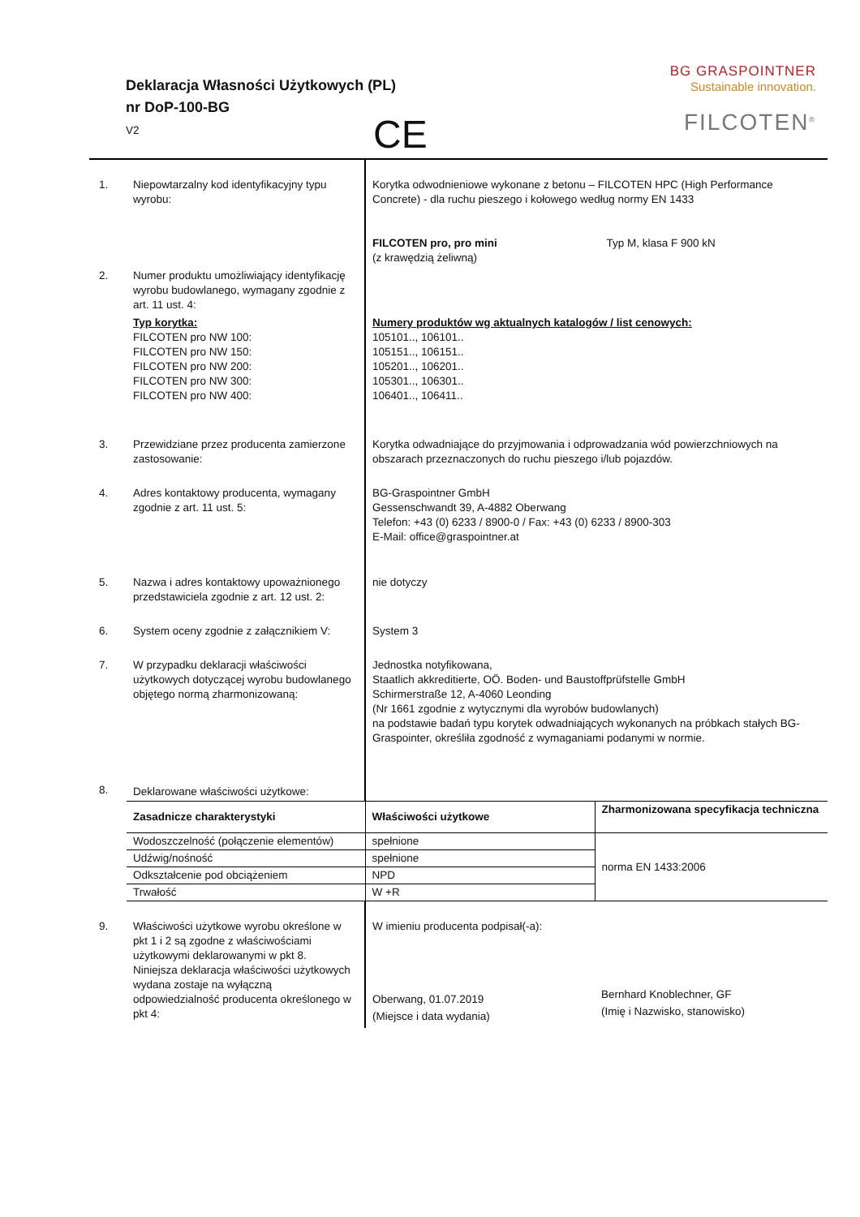Deklaracja Własności Użytkowych (PL)
nr DoP-100-BG
V2
CE
BG GRASPOINTNER
Sustainable innovation.
FILCOTEN<sup>®</sup>
| 1. | Niepowtarzalny kod identyfikacyjny typu wyrobu: | Korytka odwodnieniowe wykonane z betonu – FILCOTEN HPC (High Performance Concrete) - dla ruchu pieszego i kołowego według normy EN 1433 FILCOTEN pro, pro mini Typ M, klasa F 900 kN (z krawędzią żeliwną) | |
| 2. | Numer produktu umożliwiający identyfikację wyrobu budowlanego, wymagany zgodnie z art. 11 ust. 4: | | |
| | Typ korytka: FILCOTEN pro NW 100: FILCOTEN pro NW 150: FILCOTEN pro NW 200: FILCOTEN pro NW 300: FILCOTEN pro NW 400: | Numery produktów wg aktualnych katalogów / list cenowych: 105101.., 106101.. 105151.., 106151.. 105201.., 106201.. 105301.., 106301.. 106401.., 106411.. | |
| 3. | Przewidziane przez producenta zamierzone zastosowanie: | Korytka odwadniające do przyjmowania i odprowadzania wód powierzchniowych na obszarach przeznaczonych do ruchu pieszego i/lub pojazdów. | |
| 4. | Adres kontaktowy producenta, wymagany zgodnie z art. 11 ust. 5: | BG-Graspointner GmbH Gessenschwandt 39, A-4882 Oberwang Telefon: +43 (0) 6233 / 8900-0 / Fax: +43 (0) 6233 / 8900-303 E-Mail: office@graspointner.at | |
| 5. | Nazwa i adres kontaktowy upoważnionego przedstawiciela zgodnie z art. 12 ust. 2: | nie dotyczy | |
| 6. | System oceny zgodnie z załącznikiem V: | System 3 | |
| 7. | W przypadku deklaracji właściwości użytkowych dotyczącej wyrobu budowlanego objętego normą zharmonizowaną: | Jednostka notyfikowana, Staatlich akkreditierte, OÖ. Boden- und Baustoffprüfstelle GmbH Schirmerstraße 12, A-4060 Leonding (Nr 1661 zgodnie z wytycznymi dla wyrobów budowlanych) na podstawie badań typu korytek odwadniających wykonanych na próbkach stałych BG-Graspointer, określiła zgodność z wymaganiami podanymi w normie. | |
| 8. | Deklarowane właściwości użytkowe: | | |
| | Zasadnicze charakterystyki | Właściwości użytkowe | Zharmonizowana specyfikacja techniczna |
| | Wodoszczelność (połączenie elementów) | spełnione | norma EN 1433:2006 |
| | Udźwig/nośność | spełnione | |
| | Odkształcenie pod obciążeniem | NPD | |
| | Trwałość | W +R | |
| 9. | Właściwości użytkowe wyrobu określone w pkt 1 i 2 są zgodne z właściwościami użytkowymi deklarowanymi w pkt 8. Niniejsza deklaracja właściwości użytkowych wydana zostaje na wyłączną odpowiedzialność producenta określonego w pkt 4: | W imieniu producenta podpisał(-a): Oberwang, 01.07.2019 (Miejsce i data wydania) | Bernhard Knoblechner, GF (Imię i Nazwisko, stanowisko) |